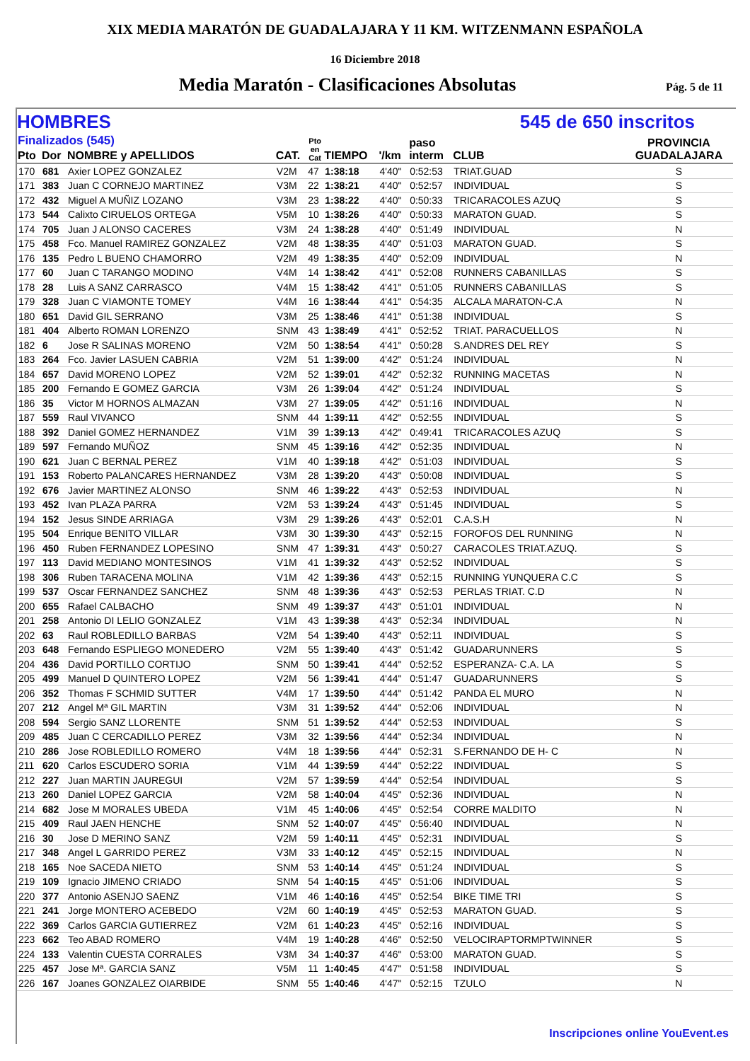XIX MEDIA MARATÓN DE GUADALAJARA Y 11 KM. WITZENMANN ESPAÑOLA
16 Diciembre 2018
Media Maratón - Clasificaciones Absolutas
Pág. 5 de 11
HOMBRES 545 de 650 inscritos
| Finalizados (545) | | | | Pto en Cat | TIEMPO | '/km | paso interm | CLUB | PROVINCIA GUADALAJARA |
| --- | --- | --- | --- | --- | --- | --- | --- | --- | --- |
| Pto | Dor | NOMBRE y APELLIDOS | CAT. | | | | | | |
| 170 | 681 | Axier LOPEZ GONZALEZ | V2M | 47 | 1:38:18 | 4'40" | 0:52:53 | TRIAT.GUAD | S |
| 171 | 383 | Juan C CORNEJO MARTINEZ | V3M | 22 | 1:38:21 | 4'40" | 0:52:57 | INDIVIDUAL | S |
| 172 | 432 | Miguel A MUÑIZ LOZANO | V3M | 23 | 1:38:22 | 4'40" | 0:50:33 | TRICARACOLES AZUQ | S |
| 173 | 544 | Calixto CIRUELOS ORTEGA | V5M | 10 | 1:38:26 | 4'40" | 0:50:33 | MARATON GUAD. | S |
| 174 | 705 | Juan J ALONSO CACERES | V3M | 24 | 1:38:28 | 4'40" | 0:51:49 | INDIVIDUAL | N |
| 175 | 458 | Fco. Manuel RAMIREZ GONZALEZ | V2M | 48 | 1:38:35 | 4'40" | 0:51:03 | MARATON GUAD. | S |
| 176 | 135 | Pedro L BUENO CHAMORRO | V2M | 49 | 1:38:35 | 4'40" | 0:52:09 | INDIVIDUAL | N |
| 177 | 60 | Juan C TARANGO MODINO | V4M | 14 | 1:38:42 | 4'41" | 0:52:08 | RUNNERS CABANILLAS | S |
| 178 | 28 | Luis A SANZ CARRASCO | V4M | 15 | 1:38:42 | 4'41" | 0:51:05 | RUNNERS CABANILLAS | S |
| 179 | 328 | Juan C VIAMONTE TOMEY | V4M | 16 | 1:38:44 | 4'41" | 0:54:35 | ALCALA MARATON-C.A | N |
| 180 | 651 | David GIL SERRANO | V3M | 25 | 1:38:46 | 4'41" | 0:51:38 | INDIVIDUAL | S |
| 181 | 404 | Alberto ROMAN LORENZO | SNM | 43 | 1:38:49 | 4'41" | 0:52:52 | TRIAT. PARACUELLOS | N |
| 182 | 6 | Jose R SALINAS MORENO | V2M | 50 | 1:38:54 | 4'41" | 0:50:28 | S.ANDRES DEL REY | S |
| 183 | 264 | Fco. Javier LASUEN CABRIA | V2M | 51 | 1:39:00 | 4'42" | 0:51:24 | INDIVIDUAL | N |
| 184 | 657 | David MORENO LOPEZ | V2M | 52 | 1:39:01 | 4'42" | 0:52:32 | RUNNING MACETAS | N |
| 185 | 200 | Fernando E GOMEZ GARCIA | V3M | 26 | 1:39:04 | 4'42" | 0:51:24 | INDIVIDUAL | S |
| 186 | 35 | Victor M HORNOS ALMAZAN | V3M | 27 | 1:39:05 | 4'42" | 0:51:16 | INDIVIDUAL | N |
| 187 | 559 | Raul VIVANCO | SNM | 44 | 1:39:11 | 4'42" | 0:52:55 | INDIVIDUAL | S |
| 188 | 392 | Daniel GOMEZ HERNANDEZ | V1M | 39 | 1:39:13 | 4'42" | 0:49:41 | TRICARACOLES AZUQ | S |
| 189 | 597 | Fernando MUÑOZ | SNM | 45 | 1:39:16 | 4'42" | 0:52:35 | INDIVIDUAL | N |
| 190 | 621 | Juan C BERNAL PEREZ | V1M | 40 | 1:39:18 | 4'42" | 0:51:03 | INDIVIDUAL | S |
| 191 | 153 | Roberto PALANCARES HERNANDEZ | V3M | 28 | 1:39:20 | 4'43" | 0:50:08 | INDIVIDUAL | S |
| 192 | 676 | Javier MARTINEZ ALONSO | SNM | 46 | 1:39:22 | 4'43" | 0:52:53 | INDIVIDUAL | N |
| 193 | 452 | Ivan PLAZA PARRA | V2M | 53 | 1:39:24 | 4'43" | 0:51:45 | INDIVIDUAL | S |
| 194 | 152 | Jesus SINDE ARRIAGA | V3M | 29 | 1:39:26 | 4'43" | 0:52:01 | C.A.S.H | N |
| 195 | 504 | Enrique BENITO VILLAR | V3M | 30 | 1:39:30 | 4'43" | 0:52:15 | FOROFOS DEL RUNNING | N |
| 196 | 450 | Ruben FERNANDEZ LOPESINO | SNM | 47 | 1:39:31 | 4'43" | 0:50:27 | CARACOLES TRIAT.AZUQ. | S |
| 197 | 113 | David MEDIANO MONTESINOS | V1M | 41 | 1:39:32 | 4'43" | 0:52:52 | INDIVIDUAL | S |
| 198 | 306 | Ruben TARACENA MOLINA | V1M | 42 | 1:39:36 | 4'43" | 0:52:15 | RUNNING YUNQUERA C.C | S |
| 199 | 537 | Oscar FERNANDEZ SANCHEZ | SNM | 48 | 1:39:36 | 4'43" | 0:52:53 | PERLAS TRIAT. C.D | N |
| 200 | 655 | Rafael CALBACHO | SNM | 49 | 1:39:37 | 4'43" | 0:51:01 | INDIVIDUAL | N |
| 201 | 258 | Antonio DI LELIO GONZALEZ | V1M | 43 | 1:39:38 | 4'43" | 0:52:34 | INDIVIDUAL | N |
| 202 | 63 | Raul ROBLEDILLO BARBAS | V2M | 54 | 1:39:40 | 4'43" | 0:52:11 | INDIVIDUAL | S |
| 203 | 648 | Fernando ESPLIEGO MONEDERO | V2M | 55 | 1:39:40 | 4'43" | 0:51:42 | GUADARUNNERS | S |
| 204 | 436 | David PORTILLO CORTIJO | SNM | 50 | 1:39:41 | 4'44" | 0:52:52 | ESPERANZA- C.A. LA | S |
| 205 | 499 | Manuel D QUINTERO LOPEZ | V2M | 56 | 1:39:41 | 4'44" | 0:51:47 | GUADARUNNERS | S |
| 206 | 352 | Thomas F SCHMID SUTTER | V4M | 17 | 1:39:50 | 4'44" | 0:51:42 | PANDA EL MURO | N |
| 207 | 212 | Angel Mª GIL MARTIN | V3M | 31 | 1:39:52 | 4'44" | 0:52:06 | INDIVIDUAL | N |
| 208 | 594 | Sergio SANZ LLORENTE | SNM | 51 | 1:39:52 | 4'44" | 0:52:53 | INDIVIDUAL | S |
| 209 | 485 | Juan C CERCADILLO PEREZ | V3M | 32 | 1:39:56 | 4'44" | 0:52:34 | INDIVIDUAL | N |
| 210 | 286 | Jose ROBLEDILLO ROMERO | V4M | 18 | 1:39:56 | 4'44" | 0:52:31 | S.FERNANDO DE H- C | N |
| 211 | 620 | Carlos ESCUDERO SORIA | V1M | 44 | 1:39:59 | 4'44" | 0:52:22 | INDIVIDUAL | S |
| 212 | 227 | Juan MARTIN JAUREGUI | V2M | 57 | 1:39:59 | 4'44" | 0:52:54 | INDIVIDUAL | S |
| 213 | 260 | Daniel LOPEZ GARCIA | V2M | 58 | 1:40:04 | 4'45" | 0:52:36 | INDIVIDUAL | N |
| 214 | 682 | Jose M MORALES UBEDA | V1M | 45 | 1:40:06 | 4'45" | 0:52:54 | CORRE MALDITO | N |
| 215 | 409 | Raul JAEN HENCHE | SNM | 52 | 1:40:07 | 4'45" | 0:56:40 | INDIVIDUAL | N |
| 216 | 30 | Jose D MERINO SANZ | V2M | 59 | 1:40:11 | 4'45" | 0:52:31 | INDIVIDUAL | S |
| 217 | 348 | Angel L GARRIDO PEREZ | V3M | 33 | 1:40:12 | 4'45" | 0:52:15 | INDIVIDUAL | N |
| 218 | 165 | Noe SACEDA NIETO | SNM | 53 | 1:40:14 | 4'45" | 0:51:24 | INDIVIDUAL | S |
| 219 | 109 | Ignacio JIMENO CRIADO | SNM | 54 | 1:40:15 | 4'45" | 0:51:06 | INDIVIDUAL | S |
| 220 | 377 | Antonio ASENJO SAENZ | V1M | 46 | 1:40:16 | 4'45" | 0:52:54 | BIKE TIME TRI | S |
| 221 | 241 | Jorge MONTERO ACEBEDO | V2M | 60 | 1:40:19 | 4'45" | 0:52:53 | MARATON GUAD. | S |
| 222 | 369 | Carlos GARCIA GUTIERREZ | V2M | 61 | 1:40:23 | 4'45" | 0:52:16 | INDIVIDUAL | S |
| 223 | 662 | Teo ABAD ROMERO | V4M | 19 | 1:40:28 | 4'46" | 0:52:50 | VELOCIRAPTORMPTWINNER | S |
| 224 | 133 | Valentin CUESTA CORRALES | V3M | 34 | 1:40:37 | 4'46" | 0:53:00 | MARATON GUAD. | S |
| 225 | 457 | Jose Mª. GARCIA SANZ | V5M | 11 | 1:40:45 | 4'47" | 0:51:58 | INDIVIDUAL | S |
| 226 | 167 | Joanes GONZALEZ OIARBIDE | SNM | 55 | 1:40:46 | 4'47" | 0:52:15 | TZULO | N |
Inscripciones online YouEvent.es